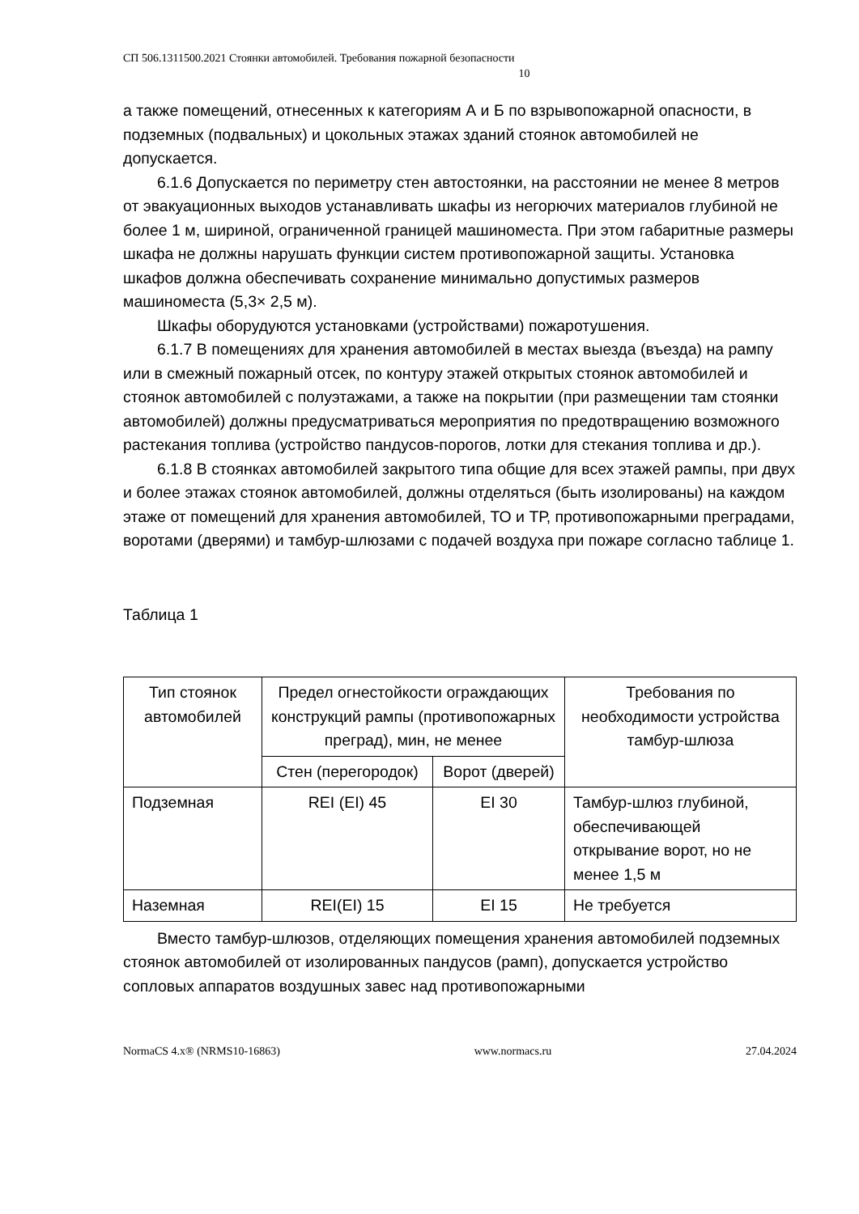СП 506.1311500.2021 Стоянки автомобилей. Требования пожарной безопасности
10
а также помещений, отнесенных к категориям А и Б по взрывопожарной опасности, в подземных (подвальных) и цокольных этажах зданий стоянок автомобилей не допускается.
6.1.6 Допускается по периметру стен автостоянки, на расстоянии не менее 8 метров от эвакуационных выходов устанавливать шкафы из негорючих материалов глубиной не более 1 м, шириной, ограниченной границей машиноместа. При этом габаритные размеры шкафа не должны нарушать функции систем противопожарной защиты. Установка шкафов должна обеспечивать сохранение минимально допустимых размеров машиноместа (5,3× 2,5 м).
Шкафы оборудуются установками (устройствами) пожаротушения.
6.1.7 В помещениях для хранения автомобилей в местах выезда (въезда) на рампу или в смежный пожарный отсек, по контуру этажей открытых стоянок автомобилей и стоянок автомобилей с полуэтажами, а также на покрытии (при размещении там стоянки автомобилей) должны предусматриваться мероприятия по предотвращению возможного растекания топлива (устройство пандусов-порогов, лотки для стекания топлива и др.).
6.1.8 В стоянках автомобилей закрытого типа общие для всех этажей рампы, при двух и более этажах стоянок автомобилей, должны отделяться (быть изолированы) на каждом этаже от помещений для хранения автомобилей, ТО и ТР, противопожарными преградами, воротами (дверями) и тамбур-шлюзами с подачей воздуха при пожаре согласно таблице 1.
Таблица 1
| Тип стоянок автомобилей | Предел огнестойкости ограждающих конструкций рампы (противопожарных преград), мин, не менее | | Требования по необходимости устройства тамбур-шлюза |
| --- | --- | --- | --- |
| | Стен (перегородок) | Ворот (дверей) | |
| Подземная | REI (EI) 45 | EI 30 | Тамбур-шлюз глубиной, обеспечивающей открывание ворот, но не менее 1,5 м |
| Наземная | REI(EI) 15 | EI 15 | Не требуется |
Вместо тамбур-шлюзов, отделяющих помещения хранения автомобилей подземных стоянок автомобилей от изолированных пандусов (рамп), допускается устройство сопловых аппаратов воздушных завес над противопожарными
NormaCS 4.x® (NRMS10-16863) www.normacs.ru 27.04.2024